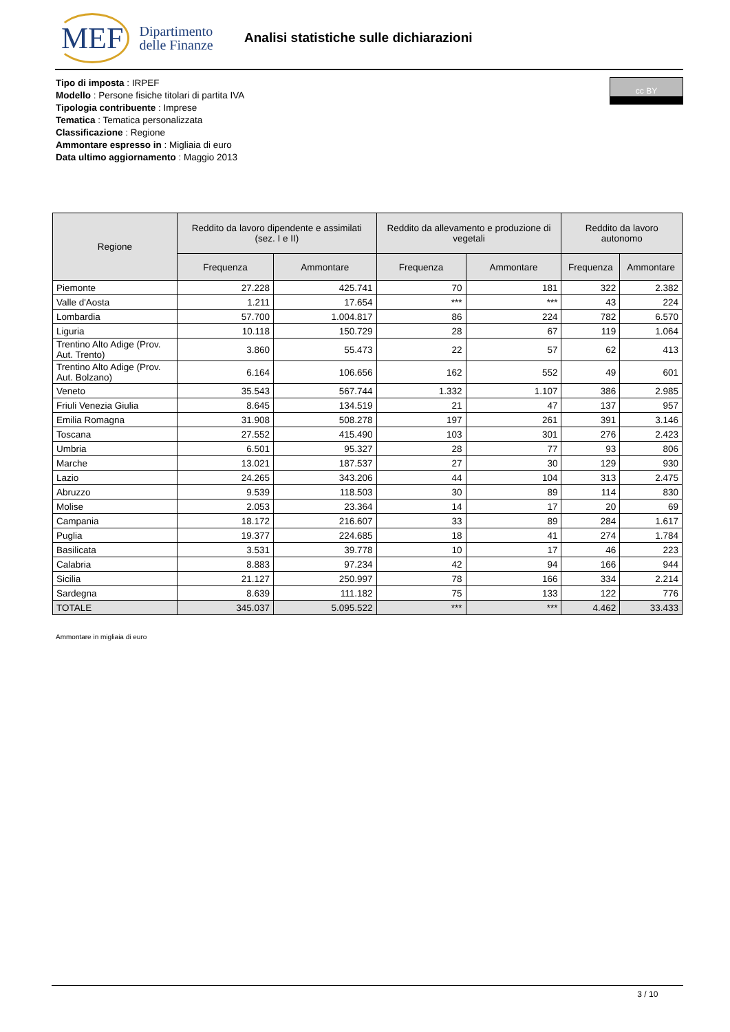MEF Dipartimento
delle Finanze
Analisi statistiche sulle dichiarazioni
Tipo di imposta : IRPEF
Modello : Persone fisiche titolari di partita IVA
Tipologia contribuente : Imprese
Tematica : Tematica personalizzata
Classificazione : Regione
Ammontare espresso in : Migliaia di euro
Data ultimo aggiornamento : Maggio 2013
cc BY
| Regione | Reddito da lavoro dipendente e assimilati (sez. I e II) | | Reddito da allevamento e produzione di vegetali | | Reddito da lavoro autonomo | |
| --- | --- | --- | --- | --- | --- | --- |
| | Frequenza | Ammontare | Frequenza | Ammontare | Frequenza | Ammontare |
| Piemonte | 27.228 | 425.741 | 70 | 181 | 322 | 2.382 |
| Valle d'Aosta | 1.211 | 17.654 | *** | *** | 43 | 224 |
| Lombardia | 57.700 | 1.004.817 | 86 | 224 | 782 | 6.570 |
| Liguria | 10.118 | 150.729 | 28 | 67 | 119 | 1.064 |
| Trentino Alto Adige (Prov. Aut. Trento) | 3.860 | 55.473 | 22 | 57 | 62 | 413 |
| Trentino Alto Adige (Prov. Aut. Bolzano) | 6.164 | 106.656 | 162 | 552 | 49 | 601 |
| Veneto | 35.543 | 567.744 | 1.332 | 1.107 | 386 | 2.985 |
| Friuli Venezia Giulia | 8.645 | 134.519 | 21 | 47 | 137 | 957 |
| Emilia Romagna | 31.908 | 508.278 | 197 | 261 | 391 | 3.146 |
| Toscana | 27.552 | 415.490 | 103 | 301 | 276 | 2.423 |
| Umbria | 6.501 | 95.327 | 28 | 77 | 93 | 806 |
| Marche | 13.021 | 187.537 | 27 | 30 | 129 | 930 |
| Lazio | 24.265 | 343.206 | 44 | 104 | 313 | 2.475 |
| Abruzzo | 9.539 | 118.503 | 30 | 89 | 114 | 830 |
| Molise | 2.053 | 23.364 | 14 | 17 | 20 | 69 |
| Campania | 18.172 | 216.607 | 33 | 89 | 284 | 1.617 |
| Puglia | 19.377 | 224.685 | 18 | 41 | 274 | 1.784 |
| Basilicata | 3.531 | 39.778 | 10 | 17 | 46 | 223 |
| Calabria | 8.883 | 97.234 | 42 | 94 | 166 | 944 |
| Sicilia | 21.127 | 250.997 | 78 | 166 | 334 | 2.214 |
| Sardegna | 8.639 | 111.182 | 75 | 133 | 122 | 776 |
| TOTALE | 345.037 | 5.095.522 | *** | *** | 4.462 | 33.433 |
Ammontare in migliaia di euro
3 / 10